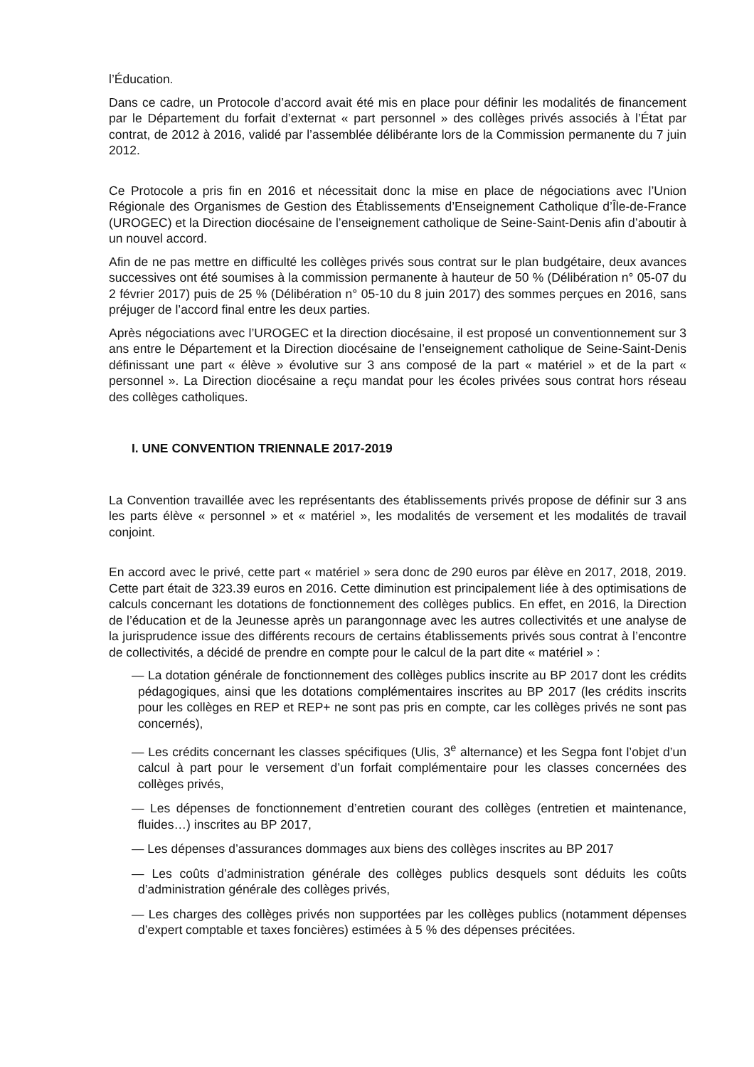l’Éducation.
Dans ce cadre, un Protocole d’accord avait été mis en place pour définir les modalités de financement par le Département du forfait d’externat « part personnel » des collèges privés associés à l’État par contrat, de 2012 à 2016, validé par l’assemblée délibérante lors de la Commission permanente du 7 juin 2012.
Ce Protocole a pris fin en 2016 et nécessitait donc la mise en place de négociations avec l’Union Régionale des Organismes de Gestion des Établissements d’Enseignement Catholique d’Île-de-France (UROGEC) et la Direction diocésaine de l’enseignement catholique de Seine-Saint-Denis afin d’aboutir à un nouvel accord.
Afin de ne pas mettre en difficulté les collèges privés sous contrat sur le plan budgétaire, deux avances successives ont été soumises à la commission permanente à hauteur de 50 % (Délibération n° 05-07 du 2 février 2017) puis de 25 % (Délibération n° 05-10 du 8 juin 2017) des sommes perçues en 2016, sans préjuger de l’accord final entre les deux parties.
Après négociations avec l’UROGEC et la direction diocésaine, il est proposé un conventionnement sur 3 ans entre le Département et la Direction diocésaine de l’enseignement catholique de Seine-Saint-Denis définissant une part « élève » évolutive sur 3 ans composé de la part « matériel » et de la part « personnel ». La Direction diocésaine a reçu mandat pour les écoles privées sous contrat hors réseau des collèges catholiques.
I. UNE CONVENTION TRIENNALE 2017-2019
La Convention travaillée avec les représentants des établissements privés propose de définir sur 3 ans les parts élève « personnel » et « matériel », les modalités de versement et les modalités de travail conjoint.
En accord avec le privé, cette part « matériel » sera donc de 290 euros par élève en 2017, 2018, 2019. Cette part était de 323.39 euros en 2016. Cette diminution est principalement liée à des optimisations de calculs concernant les dotations de fonctionnement des collèges publics. En effet, en 2016, la Direction de l’éducation et de la Jeunesse après un parangonnage avec les autres collectivités et une analyse de la jurisprudence issue des différents recours de certains établissements privés sous contrat à l’encontre de collectivités, a décidé de prendre en compte pour le calcul de la part dite « matériel » :
— La dotation générale de fonctionnement des collèges publics inscrite au BP 2017 dont les crédits pédagogiques, ainsi que les dotations complémentaires inscrites au BP 2017 (les crédits inscrits pour les collèges en REP et REP+ ne sont pas pris en compte, car les collèges privés ne sont pas concernés),
— Les crédits concernant les classes spécifiques (Ulis, 3<sup>e</sup> alternance) et les Segpa font l’objet d’un calcul à part pour le versement d’un forfait complémentaire pour les classes concernées des collèges privés,
— Les dépenses de fonctionnement d’entretien courant des collèges (entretien et maintenance, fluides…) inscrites au BP 2017,
— Les dépenses d’assurances dommages aux biens des collèges inscrites au BP 2017
— Les coûts d’administration générale des collèges publics desquels sont déduits les coûts d’administration générale des collèges privés,
— Les charges des collèges privés non supportées par les collèges publics (notamment dépenses d’expert comptable et taxes foncières) estimées à 5 % des dépenses précitées.